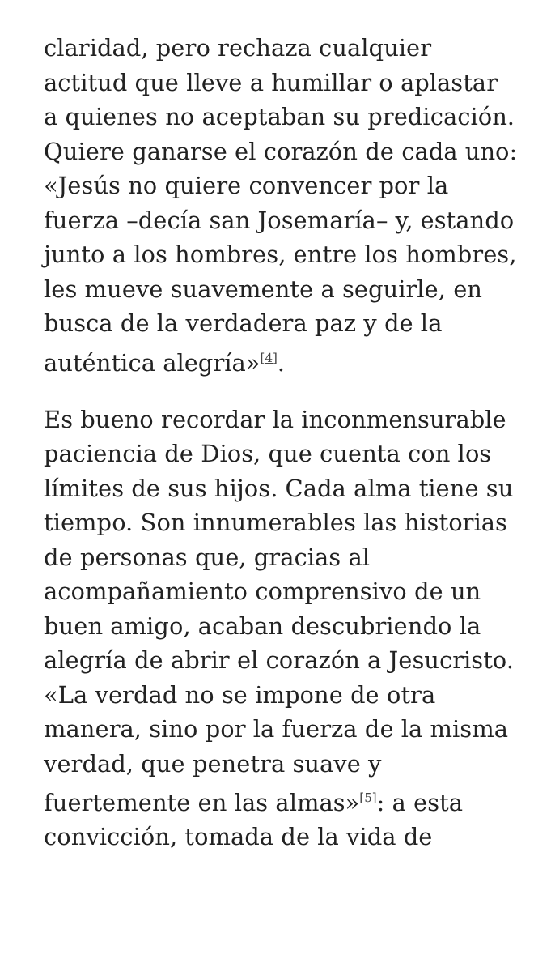claridad, pero rechaza cualquier actitud que lleve a humillar o aplastar a quienes no aceptaban su predicación. Quiere ganarse el corazón de cada uno: «Jesús no quiere convencer por la fuerza –decía san Josemaría– y, estando junto a los hombres, entre los hombres, les mueve suavemente a seguirle, en busca de la verdadera paz y de la auténtica alegría»<sup>[4]</sup>.
Es bueno recordar la inconmensurable paciencia de Dios, que cuenta con los límites de sus hijos. Cada alma tiene su tiempo. Son innumerables las historias de personas que, gracias al acompañamiento comprensivo de un buen amigo, acaban descubriendo la alegría de abrir el corazón a Jesucristo. «La verdad no se impone de otra manera, sino por la fuerza de la misma verdad, que penetra suave y fuertemente en las almas»<sup>[5]</sup>: a esta convicción, tomada de la vida de